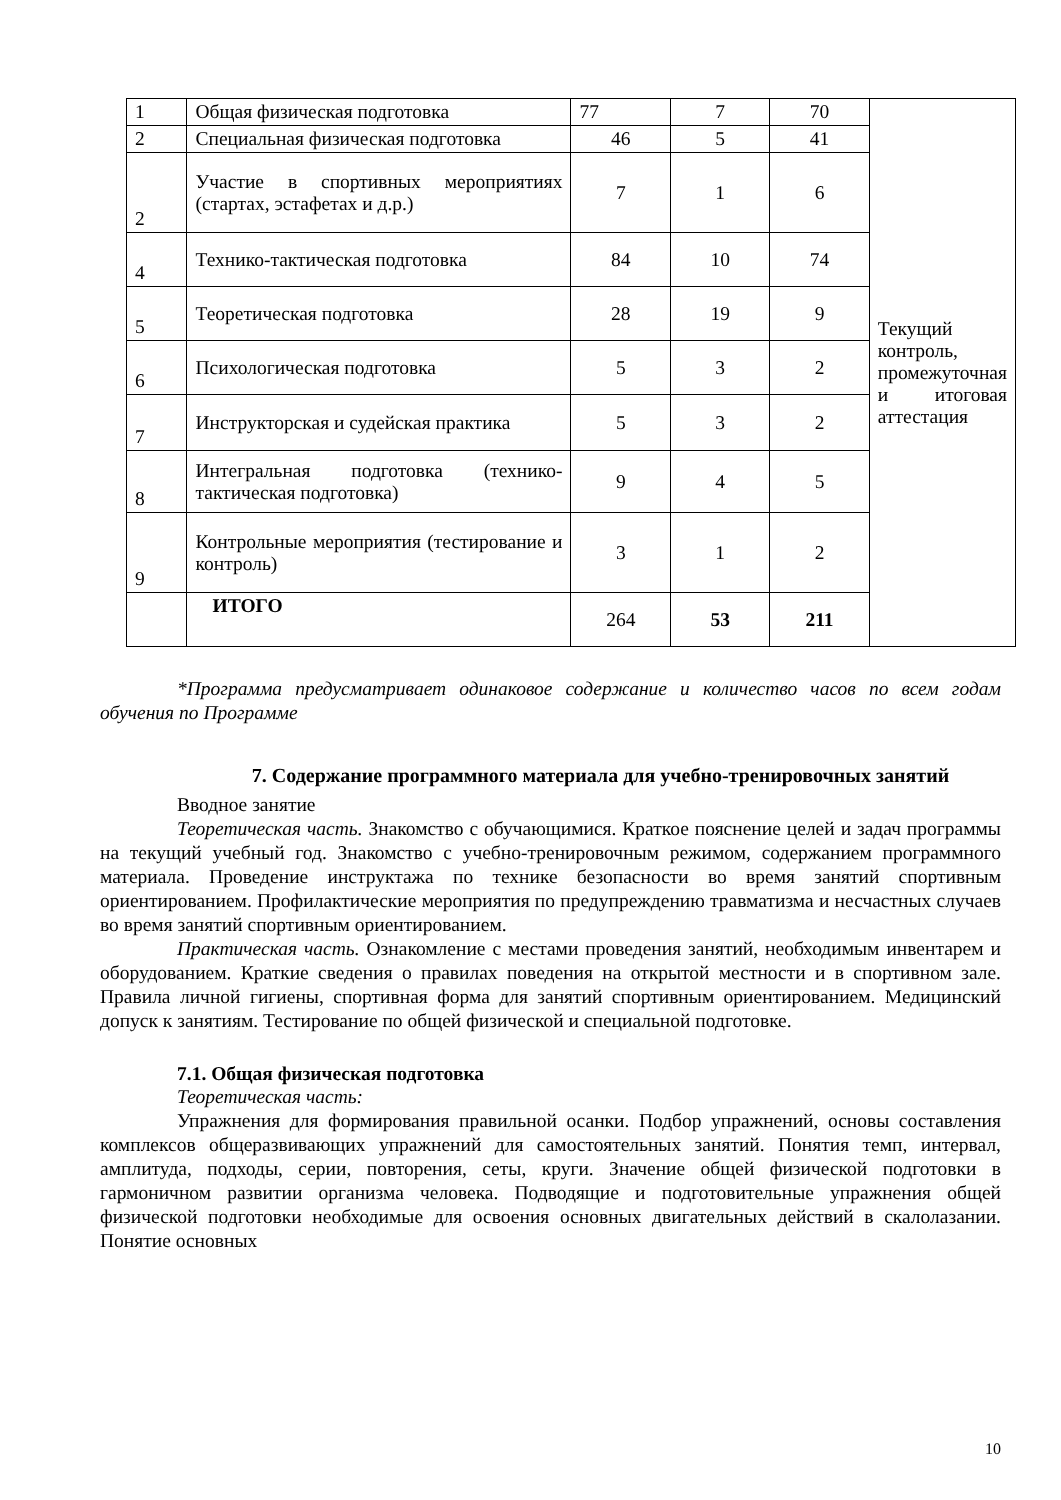| 1 | Общая физическая подготовка | 77 | 7 | 70 | Текущий контроль, промежуточная и итоговая аттестация |
| 2 | Специальная физическая подготовка | 46 | 5 | 41 | |
| 2 | Участие в спортивных мероприятиях (стартах, эстафетах и д.р.) | 7 | 1 | 6 | |
| 4 | Технико-тактическая подготовка | 84 | 10 | 74 | |
| 5 | Теоретическая подготовка | 28 | 19 | 9 | |
| 6 | Психологическая подготовка | 5 | 3 | 2 | |
| 7 | Инструкторская и судейская практика | 5 | 3 | 2 | |
| 8 | Интегральная подготовка (технико-тактическая подготовка) | 9 | 4 | 5 | |
| 9 | Контрольные мероприятия (тестирование и контроль) | 3 | 1 | 2 | |
| | ИТОГО | 264 | 53 | 211 | |
*Программа предусматривает одинаковое содержание и количество часов по всем годам обучения по Программе
7. Содержание программного материала для учебно-тренировочных занятий
Вводное занятие
Теоретическая часть. Знакомство с обучающимися. Краткое пояснение целей и задач программы на текущий учебный год. Знакомство с учебно-тренировочным режимом, содержанием программного материала. Проведение инструктажа по технике безопасности во время занятий спортивным ориентированием. Профилактические мероприятия по предупреждению травматизма и несчастных случаев во время занятий спортивным ориентированием.
Практическая часть. Ознакомление с местами проведения занятий, необходимым инвентарем и оборудованием. Краткие сведения о правилах поведения на открытой местности и в спортивном зале. Правила личной гигиены, спортивная форма для занятий спортивным ориентированием. Медицинский допуск к занятиям. Тестирование по общей физической и специальной подготовке.
7.1. Общая физическая подготовка
Теоретическая часть:
Упражнения для формирования правильной осанки. Подбор упражнений, основы составления комплексов общеразвивающих упражнений для самостоятельных занятий. Понятия темп, интервал, амплитуда, подходы, серии, повторения, сеты, круги. Значение общей физической подготовки в гармоничном развитии организма человека. Подводящие и подготовительные упражнения общей физической подготовки необходимые для освоения основных двигательных действий в скалолазании. Понятие основных
10